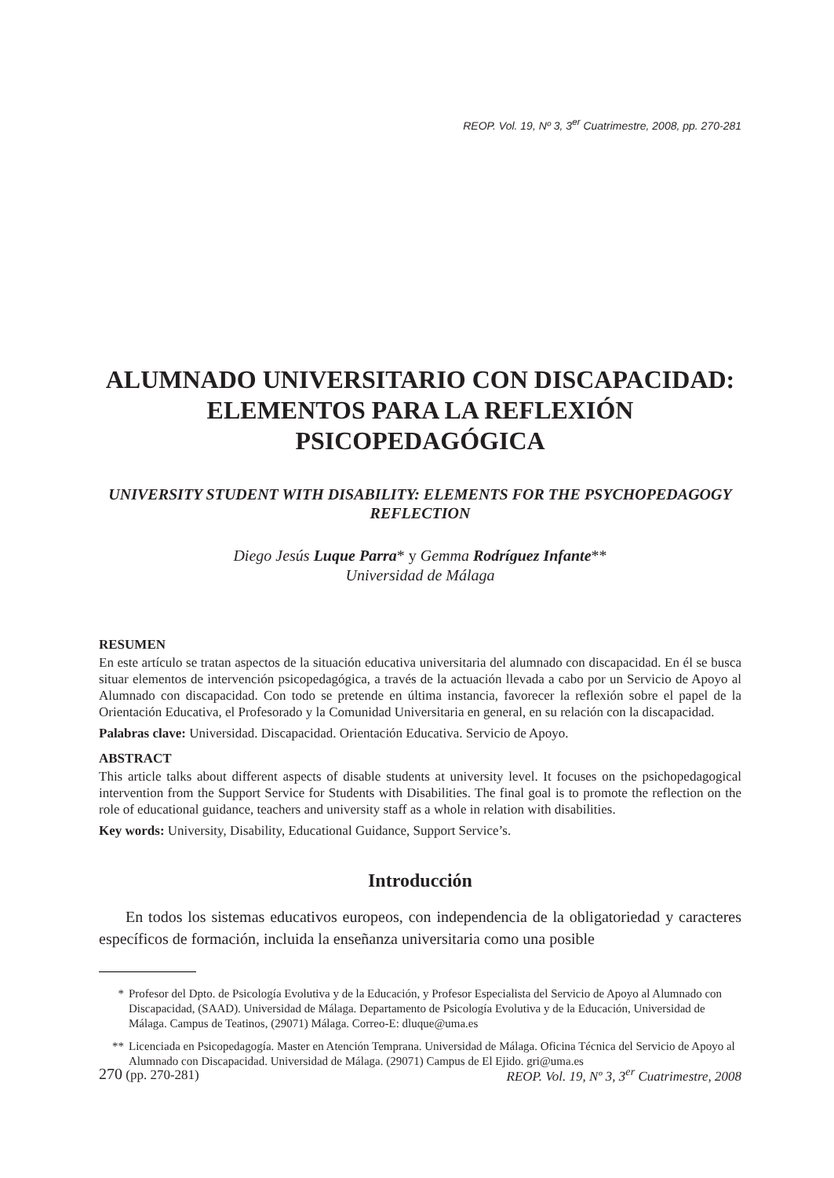REOP. Vol. 19, Nº 3, 3<sup>er</sup> Cuatrimestre, 2008, pp. 270-281
ALUMNADO UNIVERSITARIO CON DISCAPACIDAD: ELEMENTOS PARA LA REFLEXIÓN PSICOPEDAGÓGICA
UNIVERSITY STUDENT WITH DISABILITY: ELEMENTS FOR THE PSYCHOPEDAGOGY REFLECTION
Diego Jesús Luque Parra* y Gemma Rodríguez Infante**
Universidad de Málaga
RESUMEN
En este artículo se tratan aspectos de la situación educativa universitaria del alumnado con discapacidad. En él se busca situar elementos de intervención psicopedagógica, a través de la actuación llevada a cabo por un Servicio de Apoyo al Alumnado con discapacidad. Con todo se pretende en última instancia, favorecer la reflexión sobre el papel de la Orientación Educativa, el Profesorado y la Comunidad Universitaria en general, en su relación con la discapacidad.
Palabras clave: Universidad. Discapacidad. Orientación Educativa. Servicio de Apoyo.
ABSTRACT
This article talks about different aspects of disable students at university level. It focuses on the psichopedagogical intervention from the Support Service for Students with Disabilities. The final goal is to promote the reflection on the role of educational guidance, teachers and university staff as a whole in relation with disabilities.
Key words: University, Disability, Educational Guidance, Support Service’s.
Introducción
En todos los sistemas educativos europeos, con independencia de la obligatoriedad y caracteres específicos de formación, incluida la enseñanza universitaria como una posible
* Profesor del Dpto. de Psicología Evolutiva y de la Educación, y Profesor Especialista del Servicio de Apoyo al Alumnado con Discapacidad, (SAAD). Universidad de Málaga. Departamento de Psicología Evolutiva y de la Educación, Universidad de Málaga. Campus de Teatinos, (29071) Málaga. Correo-E: dluque@uma.es
** Licenciada en Psicopedagogía. Master en Atención Temprana. Universidad de Málaga. Oficina Técnica del Servicio de Apoyo al Alumnado con Discapacidad. Universidad de Málaga. (29071) Campus de El Ejido. gri@uma.es
270 (pp. 270-281) REOP. Vol. 19, Nº 3, 3<sup>er</sup> Cuatrimestre, 2008